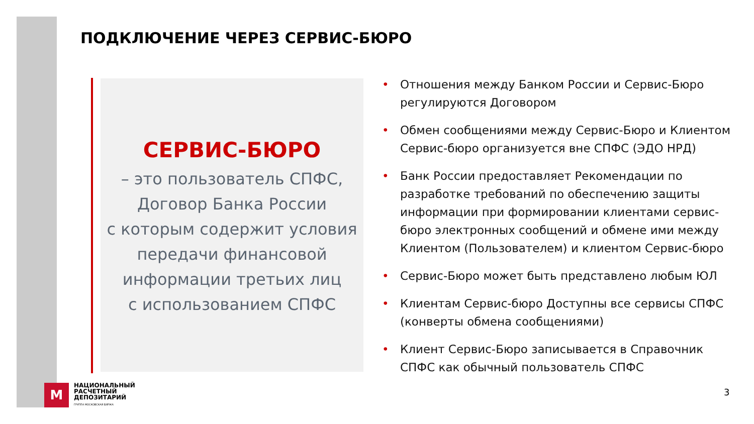ПОДКЛЮЧЕНИЕ ЧЕРЕЗ СЕРВИС-БЮРО
СЕРВИС-БЮРО
– это пользователь СПФС,
Договор Банка России
с которым содержит условия
передачи финансовой
информации третьих лиц
с использованием СПФС
• Отношения между Банком России и Сервис-Бюро регулируются Договором
• Обмен сообщениями между Сервис-Бюро и Клиентом Сервис-бюро организуется вне СПФС (ЭДО НРД)
• Банк России предоставляет Рекомендации по разработке требований по обеспечению защиты информации при формировании клиентами сервис-бюро электронных сообщений и обмене ими между Клиентом (Пользователем) и клиентом Сервис-бюро
• Сервис-Бюро может быть представлено любым ЮЛ
• Клиентам Сервис-бюро Доступны все сервисы СПФС (конверты обмена сообщениями)
• Клиент Сервис-Бюро записывается в Справочник СПФС как обычный пользователь СПФС
M
НАЦИОНАЛЬНЫЙ
РАСЧЕТНЫЙ
ДЕПОЗИТАРИЙ
ГРУППА МОСКОВСКАЯ БИРЖА
3